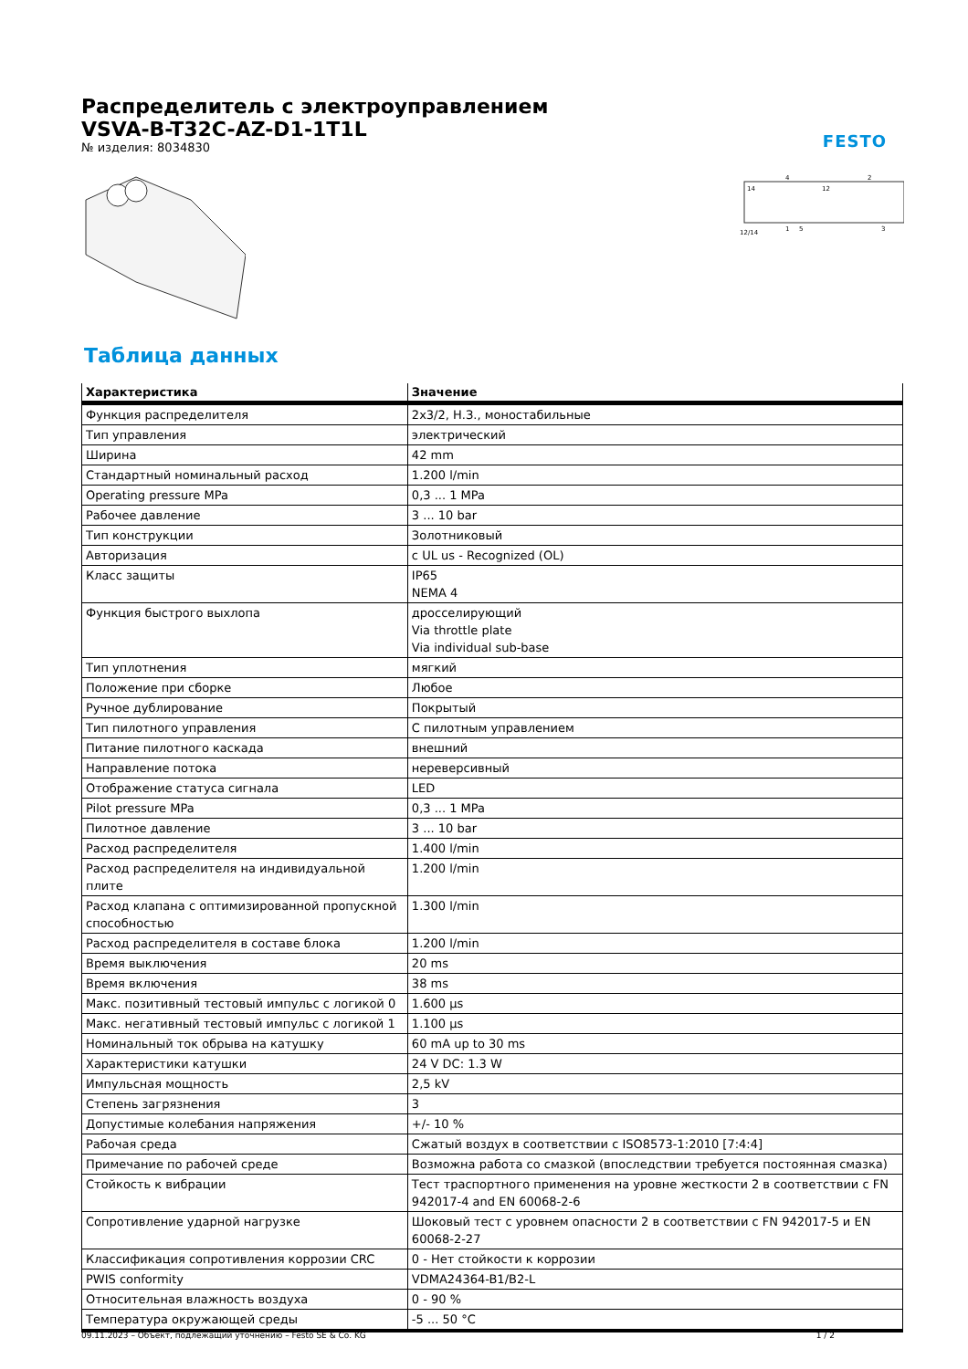Распределитель с электроуправлением
VSVA-B-T32C-AZ-D1-1T1L
№ изделия: 8034830
FESTO
14
12
12/14
1
5
3
4
2
Таблица данных
| Характеристика | Значение |
| --- | --- |
| Функция распределителя | 2x3/2, Н.З., моностабильные |
| Тип управления | электрический |
| Ширина | 42 mm |
| Стандартный номинальный расход | 1.200 l/min |
| Operating pressure MPa | 0,3 ... 1 MPa |
| Рабочее давление | 3 ... 10 bar |
| Тип конструкции | Золотниковый |
| Авторизация | c UL us - Recognized (OL) |
| Класс защиты | IP65 NEMA 4 |
| Функция быстрого выхлопа | дросселирующий Via throttle plate Via individual sub-base |
| Тип уплотнения | мягкий |
| Положение при сборке | Любое |
| Ручное дублирование | Покрытый |
| Тип пилотного управления | С пилотным управлением |
| Питание пилотного каскада | внешний |
| Направление потока | нереверсивный |
| Отображение статуса сигнала | LED |
| Pilot pressure MPa | 0,3 ... 1 MPa |
| Пилотное давление | 3 ... 10 bar |
| Расход распределителя | 1.400 l/min |
| Расход распределителя на индивидуальной плите | 1.200 l/min |
| Расход клапана с оптимизированной пропускной способностью | 1.300 l/min |
| Расход распределителя в составе блока | 1.200 l/min |
| Время выключения | 20 ms |
| Время включения | 38 ms |
| Макс. позитивный тестовый импульс с логикой 0 | 1.600 µs |
| Макс. негативный тестовый импульс с логикой 1 | 1.100 µs |
| Номинальный ток обрыва на катушку | 60 mA up to 30 ms |
| Характеристики катушки | 24 V DC: 1.3 W |
| Импульсная мощность | 2,5 kV |
| Степень загрязнения | 3 |
| Допустимые колебания напряжения | +/- 10 % |
| Рабочая среда | Сжатый воздух в соответствии с ISO8573-1:2010 [7:4:4] |
| Примечание по рабочей среде | Возможна работа со смазкой (впоследствии требуется постоянная смазка) |
| Стойкость к вибрации | Тест траспортного применения на уровне жесткости 2 в соответствии с FN 942017-4 and EN 60068-2-6 |
| Сопротивление ударной нагрузке | Шоковый тест с уровнем опасности 2 в соответствии с FN 942017-5 и EN 60068-2-27 |
| Классификация сопротивления коррозии CRC | 0 - Нет стойкости к коррозии |
| PWIS conformity | VDMA24364-B1/B2-L |
| Относительная влажность воздуха | 0 - 90 % |
| Температура окружающей среды | -5 ... 50 °C |
09.11.2023 – Объект, подлежащий уточнению – Festo SE & Co. KG 1 / 2